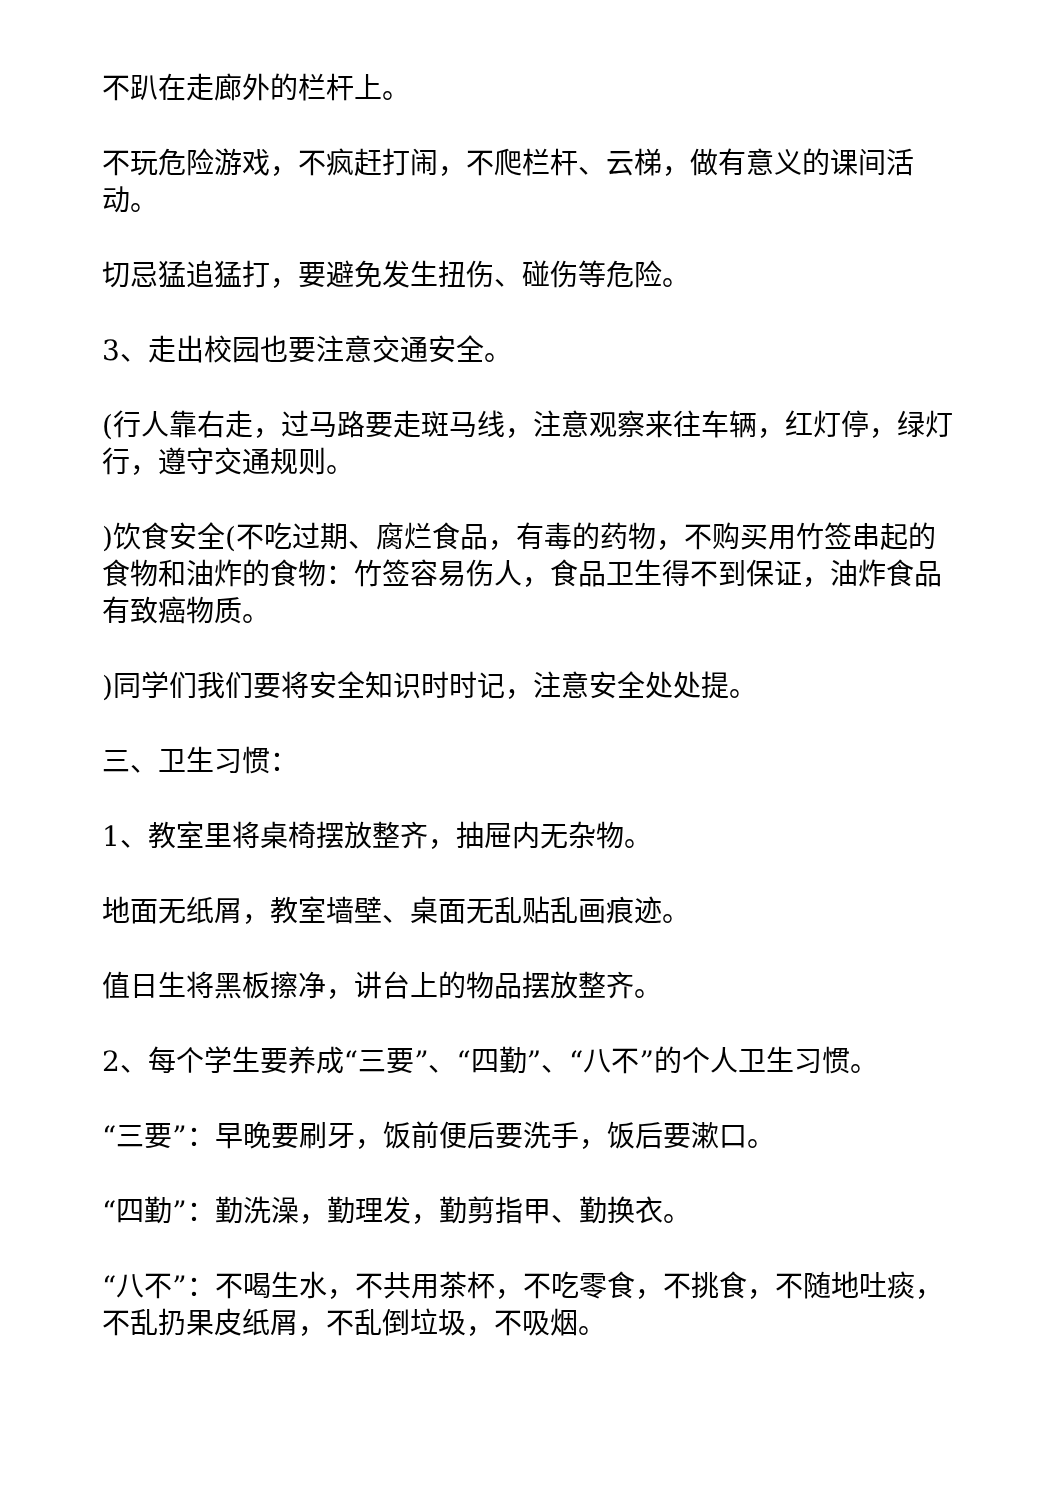不趴在走廊外的栏杆上。
不玩危险游戏，不疯赶打闹，不爬栏杆、云梯，做有意义的课间活动。
切忌猛追猛打，要避免发生扭伤、碰伤等危险。
3、走出校园也要注意交通安全。
(行人靠右走，过马路要走斑马线，注意观察来往车辆，红灯停，绿灯行，遵守交通规则。
)饮食安全(不吃过期、腐烂食品，有毒的药物，不购买用竹签串起的食物和油炸的食物：竹签容易伤人，食品卫生得不到保证，油炸食品有致癌物质。
)同学们我们要将安全知识时时记，注意安全处处提。
三、卫生习惯：
1、教室里将桌椅摆放整齐，抽屉内无杂物。
地面无纸屑，教室墙壁、桌面无乱贴乱画痕迹。
值日生将黑板擦净，讲台上的物品摆放整齐。
2、每个学生要养成“三要”、“四勤”、“八不”的个人卫生习惯。
“三要”：早晚要刷牙，饭前便后要洗手，饭后要漱口。
“四勤”：勤洗澡，勤理发，勤剪指甲、勤换衣。
“八不”：不喝生水，不共用茶杯，不吃零食，不挑食，不随地吐痰，不乱扔果皮纸屑，不乱倒垃圾，不吸烟。